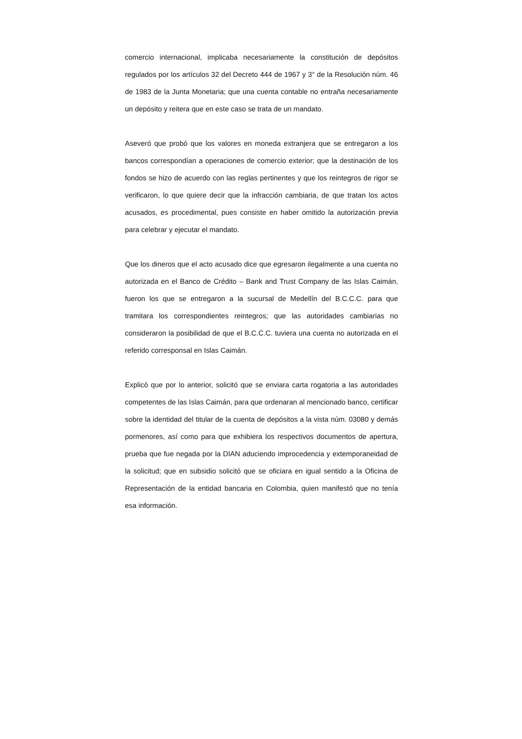comercio internacional, implicaba necesariamente la constitución de depósitos regulados por los artículos 32 del Decreto 444 de 1967 y 3° de la Resolución núm. 46 de 1983 de la Junta Monetaria; que una cuenta contable no entraña necesariamente un depósito y reitera que en este caso se trata de un mandato.
Aseveró que probó que los valores en moneda extranjera que se entregaron a los bancos correspondían a operaciones de comercio exterior; que la destinación de los fondos se hizo de acuerdo con las reglas pertinentes y que los reintegros de rigor se verificaron, lo que quiere decir que la infracción cambiaria, de que tratan los actos acusados, es procedimental, pues consiste en haber omitido la autorización previa para celebrar y ejecutar el mandato.
Que los dineros que el acto acusado dice que egresaron ilegalmente a una cuenta no autorizada en el Banco de Crédito – Bank and Trust Company de las Islas Caimán, fueron los que se entregaron a la sucursal de Medellín del B.C.C.C. para que tramitara los correspondientes reintegros; que las autoridades cambiarias no consideraron la posibilidad de que el B.C.C.C. tuviera una cuenta no autorizada en el referido corresponsal en Islas Caimán.
Explicó que por lo anterior, solicitó que se enviara carta rogatoria a las autoridades competentes de las Islas Caimán, para que ordenaran al mencionado banco, certificar sobre la identidad del titular de la cuenta de depósitos a la vista núm. 03080 y demás pormenores, así como para que exhibiera los respectivos documentos de apertura, prueba que fue negada por la DIAN aduciendo improcedencia y extemporaneidad de la solicitud; que en subsidio solicitó que se oficiara en igual sentido a la Oficina de Representación de la entidad bancaria en Colombia, quien manifestó que no tenía esa información.